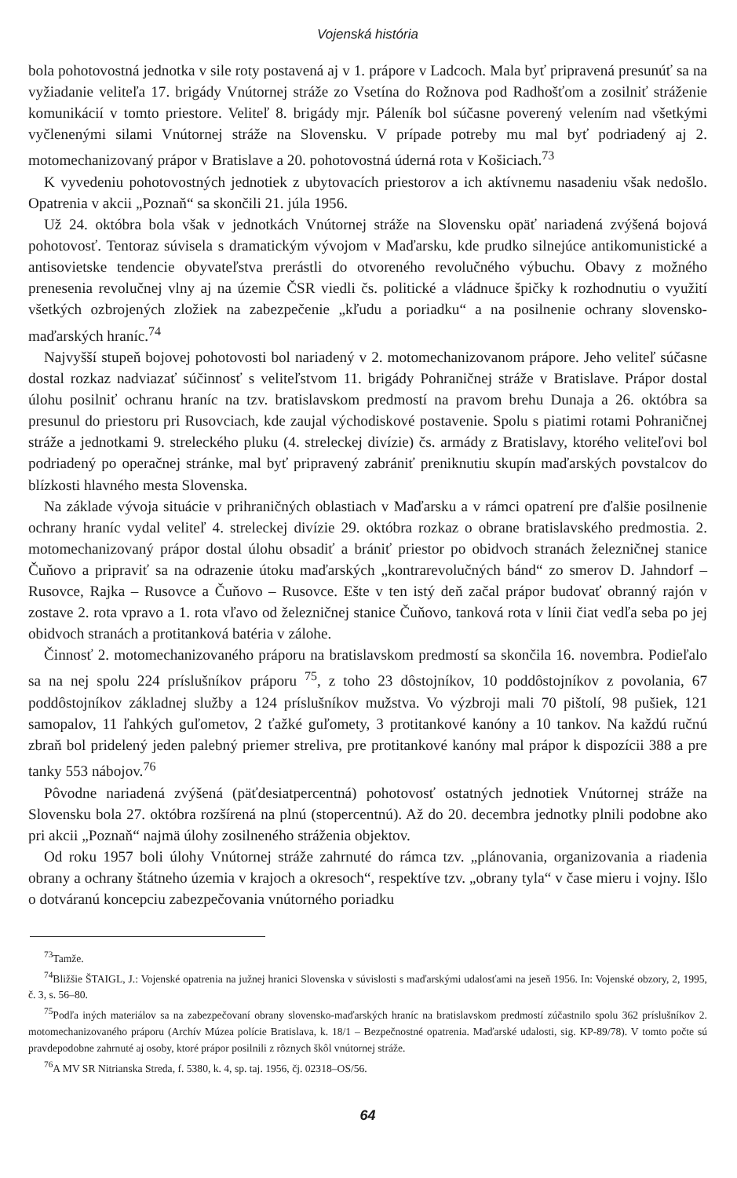Vojenská história
bola pohotovostná jednotka v sile roty postavená aj v 1. prápore v Ladcoch. Mala byť pripravená presunúť sa na vyžiadanie veliteľa 17. brigády Vnútornej stráže zo Vsetína do Rožnova pod Radhošťom a zosilniť stráženie komunikácií v tomto priestore. Veliteľ 8. brigády mjr. Páleník bol súčasne poverený velením nad všetkými vyčlenenými silami Vnútornej stráže na Slovensku. V prípade potreby mu mal byť podriadený aj 2. motomechanizovaný prápor v Bratislave a 20. pohotovostná úderná rota v Košiciach.<sup>73</sup>
K vyvedeniu pohotovostných jednotiek z ubytovacích priestorov a ich aktívnemu nasadeniu však nedošlo. Opatrenia v akcii „Poznaň“ sa skončili 21. júla 1956.
Už 24. októbra bola však v jednotkách Vnútornej stráže na Slovensku opäť nariadená zvýšená bojová pohotovosť. Tentoraz súvisela s dramatickým vývojom v Maďarsku, kde prudko silnejúce antikomunistické a antisovietske tendencie obyvateľstva prerástli do otvoreného revolučného výbuchu. Obavy z možného prenesenia revolučnej vlny aj na územie ČSR viedli čs. politické a vládnuce špičky k rozhodnutiu o využití všetkých ozbrojených zložiek na zabezpečenie „kľudu a poriadku“ a na posilnenie ochrany slovensko-maďarských hraníc.<sup>74</sup>
Najvyšší stupeň bojovej pohotovosti bol nariadený v 2. motomechanizovanom prápore. Jeho veliteľ súčasne dostal rozkaz nadviazať súčinnosť s veliteľstvom 11. brigády Pohraničnej stráže v Bratislave. Prápor dostal úlohu posilniť ochranu hraníc na tzv. bratislavskom predmostí na pravom brehu Dunaja a 26. októbra sa presunul do priestoru pri Rusovciach, kde zaujal východiskové postavenie. Spolu s piatimi rotami Pohraničnej stráže a jednotkami 9. streleckého pluku (4. streleckej divízie) čs. armády z Bratislavy, ktorého veliteľovi bol podriadený po operačnej stránke, mal byť pripravený zabrániť preniknutiu skupín maďarských povstalcov do blízkosti hlavného mesta Slovenska.
Na základe vývoja situácie v prihraničných oblastiach v Maďarsku a v rámci opatrení pre ďalšie posilnenie ochrany hraníc vydal veliteľ 4. streleckej divízie 29. októbra rozkaz o obrane bratislavského predmostia. 2. motomechanizovaný prápor dostal úlohu obsadiť a brániť priestor po obidvoch stranách železničnej stanice Čuňovo a pripraviť sa na odrazenie útoku maďarských „kontrarevolučných bánd“ zo smerov D. Jahndorf – Rusovce, Rajka – Rusovce a Čuňovo – Rusovce. Ešte v ten istý deň začal prápor budovať obranný rajón v zostave 2. rota vpravo a 1. rota vľavo od železničnej stanice Čuňovo, tanková rota v línii čiat vedľa seba po jej obidvoch stranách a protitanková batéria v zálohe.
Činnosť 2. motomechanizovaného práporu na bratislavskom predmostí sa skončila 16. novembra. Podieľalo sa na nej spolu 224 príslušníkov práporu <sup>75</sup>, z toho 23 dôstojníkov, 10 poddôstojníkov z povolania, 67 poddôstojníkov základnej služby a 124 príslušníkov mužstva. Vo výzbroji mali 70 pištolí, 98 pušiek, 121 samopalov, 11 ľahkých guľometov, 2 ťažké guľomety, 3 protitankové kanóny a 10 tankov. Na každú ručnú zbraň bol pridelený jeden palebný priemer streliva, pre protitankové kanóny mal prápor k dispozícii 388 a pre tanky 553 nábojov.<sup>76</sup>
Pôvodne nariadená zvýšená (päťdesiatpercentná) pohotovosť ostatných jednotiek Vnútornej stráže na Slovensku bola 27. októbra rozšírená na plnú (stopercentnú). Až do 20. decembra jednotky plnili podobne ako pri akcii „Poznaň“ najmä úlohy zosilneného stráženia objektov.
Od roku 1957 boli úlohy Vnútornej stráže zahrnuté do rámca tzv. „plánovania, organizovania a riadenia obrany a ochrany štátneho územia v krajoch a okresoch“, respektíve tzv. „obrany tyla“ v čase mieru i vojny. Išlo o dotváranú koncepciu zabezpečovania vnútorného poriadku
<sup>73</sup> Tamže.
<sup>74</sup> Bližšie ŠTAIGL, J.: Vojenské opatrenia na južnej hranici Slovenska v súvislosti s maďarskými udalosťami na jeseň 1956. In: Vojenské obzory, 2, 1995, č. 3, s. 56–80.
<sup>75</sup> Podľa iných materiálov sa na zabezpečovaní obrany slovensko-maďarských hraníc na bratislavskom predmostí zúčastnilo spolu 362 príslušníkov 2. motomechanizovaného práporu (Archív Múzea polície Bratislava, k. 18/1 – Bezpečnostné opatrenia. Maďarské udalosti, sig. KP-89/78). V tomto počte sú pravdepodobne zahrnuté aj osoby, ktoré prápor posilnili z rôznych škôl vnútornej stráže.
<sup>76</sup> A MV SR Nitrianska Streda, f. 5380, k. 4, sp. taj. 1956, čj. 02318–OS/56.
64